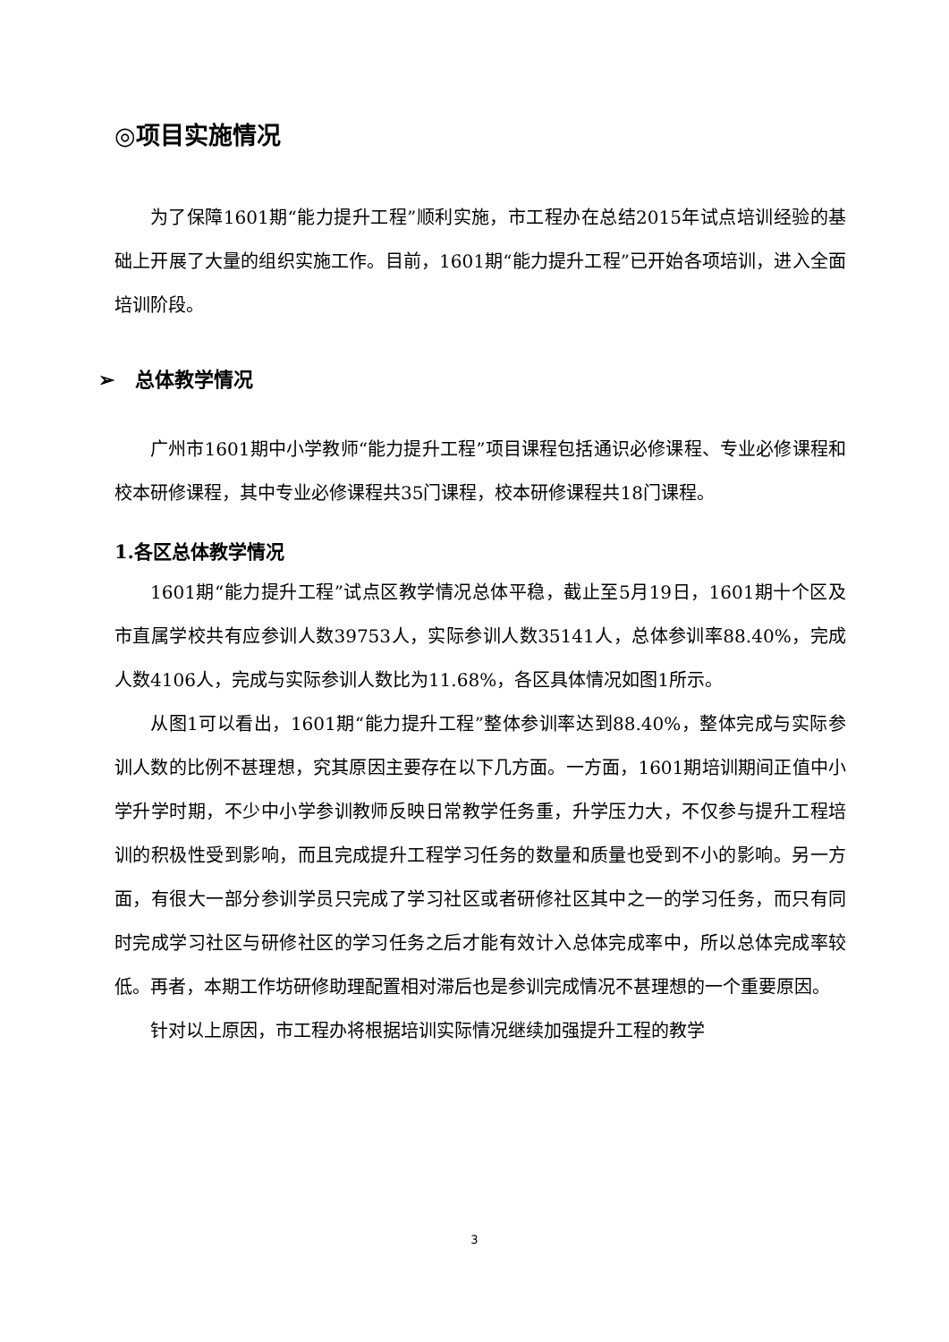◎项目实施情况
为了保障1601期“能力提升工程”顺利实施，市工程办在总结2015年试点培训经验的基础上开展了大量的组织实施工作。目前，1601期“能力提升工程”已开始各项培训，进入全面培训阶段。
➢ 总体教学情况
广州市1601期中小学教师“能力提升工程”项目课程包括通识必修课程、专业必修课程和校本研修课程，其中专业必修课程共35门课程，校本研修课程共18门课程。
1.各区总体教学情况
1601期“能力提升工程”试点区教学情况总体平稳，截止至5月19日，1601期十个区及市直属学校共有应参训人数39753人，实际参训人数35141人，总体参训率88.40%，完成人数4106人，完成与实际参训人数比为11.68%，各区具体情况如图1所示。
从图1可以看出，1601期“能力提升工程”整体参训率达到88.40%，整体完成与实际参训人数的比例不甚理想，究其原因主要存在以下几方面。一方面，1601期培训期间正值中小学升学时期，不少中小学参训教师反映日常教学任务重，升学压力大，不仅参与提升工程培训的积极性受到影响，而且完成提升工程学习任务的数量和质量也受到不小的影响。另一方面，有很大一部分参训学员只完成了学习社区或者研修社区其中之一的学习任务，而只有同时完成学习社区与研修社区的学习任务之后才能有效计入总体完成率中，所以总体完成率较低。再者，本期工作坊研修助理配置相对滞后也是参训完成情况不甚理想的一个重要原因。
针对以上原因，市工程办将根据培训实际情况继续加强提升工程的教学
3